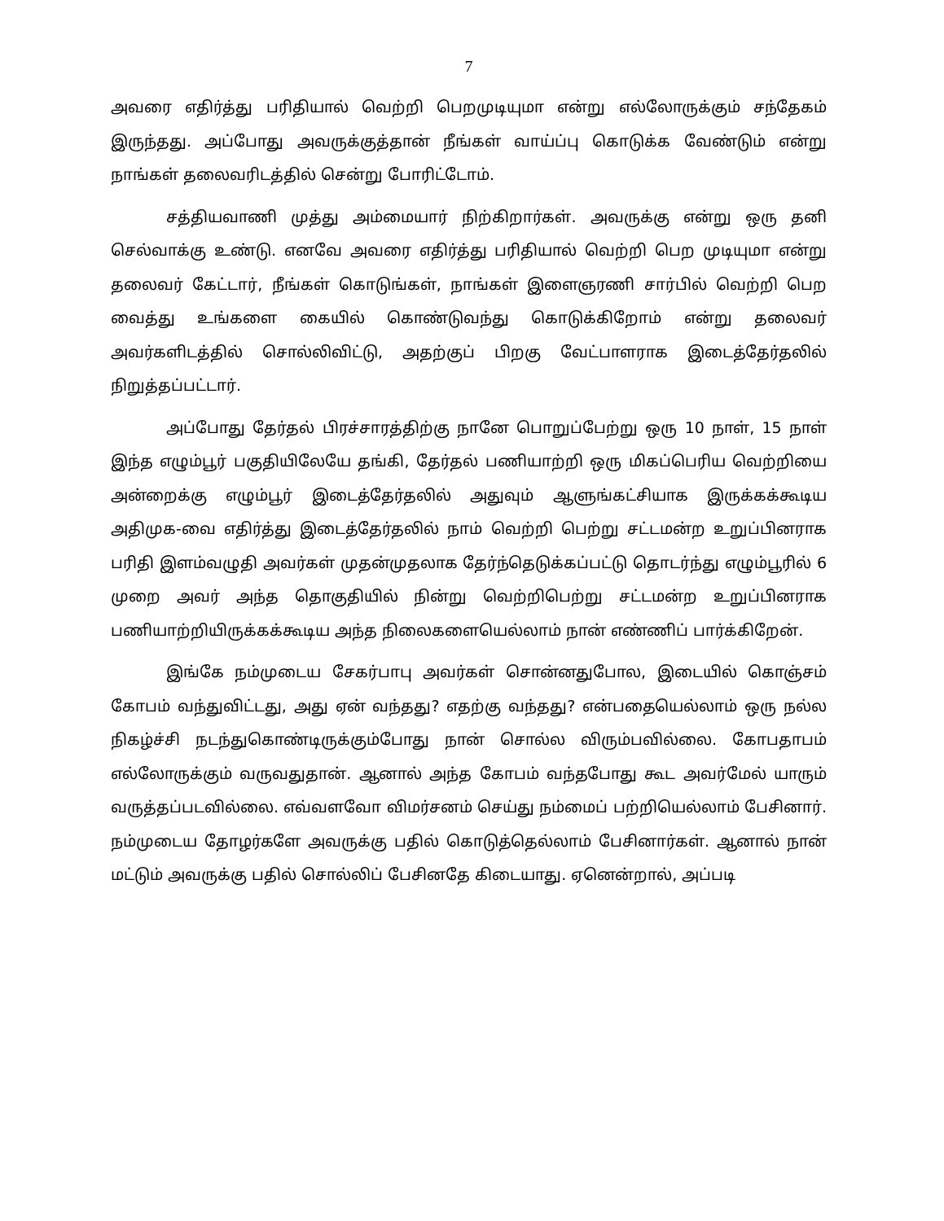7
அவரை எதிர்த்து பரிதியால் வெற்றி பெறமுடியுமா என்று எல்லோருக்கும் சந்தேகம் இருந்தது. அப்போது அவருக்குத்தான் நீங்கள் வாய்ப்பு கொடுக்க வேண்டும் என்று நாங்கள் தலைவரிடத்தில் சென்று போரிட்டோம்.
சத்தியவாணி முத்து அம்மையார் நிற்கிறார்கள். அவருக்கு என்று ஒரு தனி செல்வாக்கு உண்டு. எனவே அவரை எதிர்த்து பரிதியால் வெற்றி பெற முடியுமா என்று தலைவர் கேட்டார், நீங்கள் கொடுங்கள், நாங்கள் இளைஞரணி சார்பில் வெற்றி பெற வைத்து உங்களை கையில் கொண்டுவந்து கொடுக்கிறோம் என்று தலைவர் அவர்களிடத்தில் சொல்லிவிட்டு, அதற்குப் பிறகு வேட்பாளராக இடைத்தேர்தலில் நிறுத்தப்பட்டார்.
அப்போது தேர்தல் பிரச்சாரத்திற்கு நானே பொறுப்பேற்று ஒரு 10 நாள், 15 நாள் இந்த எழும்பூர் பகுதியிலேயே தங்கி, தேர்தல் பணியாற்றி ஒரு மிகப்பெரிய வெற்றியை அன்றைக்கு எழும்பூர் இடைத்தேர்தலில் அதுவும் ஆளுங்கட்சியாக இருக்கக்கூடிய அதிமுக-வை எதிர்த்து இடைத்தேர்தலில் நாம் வெற்றி பெற்று சட்டமன்ற உறுப்பினராக பரிதி இளம்வழுதி அவர்கள் முதன்முதலாக தேர்ந்தெடுக்கப்பட்டு தொடர்ந்து எழும்பூரில் 6 முறை அவர் அந்த தொகுதியில் நின்று வெற்றிபெற்று சட்டமன்ற உறுப்பினராக பணியாற்றியிருக்கக்கூடிய அந்த நிலைகளையெல்லாம் நான் எண்ணிப் பார்க்கிறேன்.
இங்கே நம்முடைய சேகர்பாபு அவர்கள் சொன்னதுபோல, இடையில் கொஞ்சம் கோபம் வந்துவிட்டது, அது ஏன் வந்தது? எதற்கு வந்தது? என்பதையெல்லாம் ஒரு நல்ல நிகழ்ச்சி நடந்துகொண்டிருக்கும்போது நான் சொல்ல விரும்பவில்லை. கோபதாபம் எல்லோருக்கும் வருவதுதான். ஆனால் அந்த கோபம் வந்தபோது கூட அவர்மேல் யாரும் வருத்தப்படவில்லை. எவ்வளவோ விமர்சனம் செய்து நம்மைப் பற்றியெல்லாம் பேசினார். நம்முடைய தோழர்களே அவருக்கு பதில் கொடுத்தெல்லாம் பேசினார்கள். ஆனால் நான் மட்டும் அவருக்கு பதில் சொல்லிப் பேசினதே கிடையாது. ஏனென்றால், அப்படி